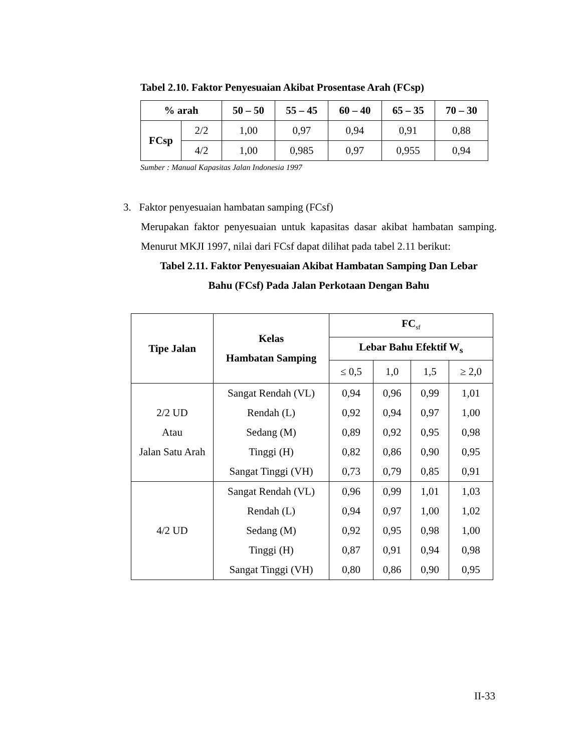Tabel 2.10. Faktor Penyesuaian Akibat Prosentase Arah (FCsp)
| % arah | | 50 – 50 | 55 – 45 | 60 – 40 | 65 – 35 | 70 – 30 |
| --- | --- | --- | --- | --- | --- | --- |
| FCsp | 2/2 | 1,00 | 0,97 | 0,94 | 0,91 | 0,88 |
| | 4/2 | 1,00 | 0,985 | 0,97 | 0,955 | 0,94 |
Sumber : Manual Kapasitas Jalan Indonesia 1997
3. Faktor penyesuaian hambatan samping (FCsf)
Merupakan faktor penyesuaian untuk kapasitas dasar akibat hambatan samping. Menurut MKJI 1997, nilai dari FCsf dapat dilihat pada tabel 2.11 berikut:
Tabel 2.11. Faktor Penyesuaian Akibat Hambatan Samping Dan Lebar
Bahu (FCsf) Pada Jalan Perkotaan Dengan Bahu
| Tipe Jalan | Kelas Hambatan Samping | FC<sub>sf</sub> | | | |
| --- | --- | --- | --- | --- | --- |
| | | Lebar Bahu Efektif W<sub>s</sub> | | | |
| | | ≤ 0,5 | 1,0 | 1,5 | ≥ 2,0 |
| 2/2 UD Atau Jalan Satu Arah | Sangat Rendah (VL) Rendah (L) Sedang (M) Tinggi (H) Sangat Tinggi (VH) | 0,94 0,92 0,89 0,82 0,73 | 0,96 0,94 0,92 0,86 0,79 | 0,99 0,97 0,95 0,90 0,85 | 1,01 1,00 0,98 0,95 0,91 |
| 4/2 UD | Sangat Rendah (VL) Rendah (L) Sedang (M) Tinggi (H) Sangat Tinggi (VH) | 0,96 0,94 0,92 0,87 0,80 | 0,99 0,97 0,95 0,91 0,86 | 1,01 1,00 0,98 0,94 0,90 | 1,03 1,02 1,00 0,98 0,95 |
II-33